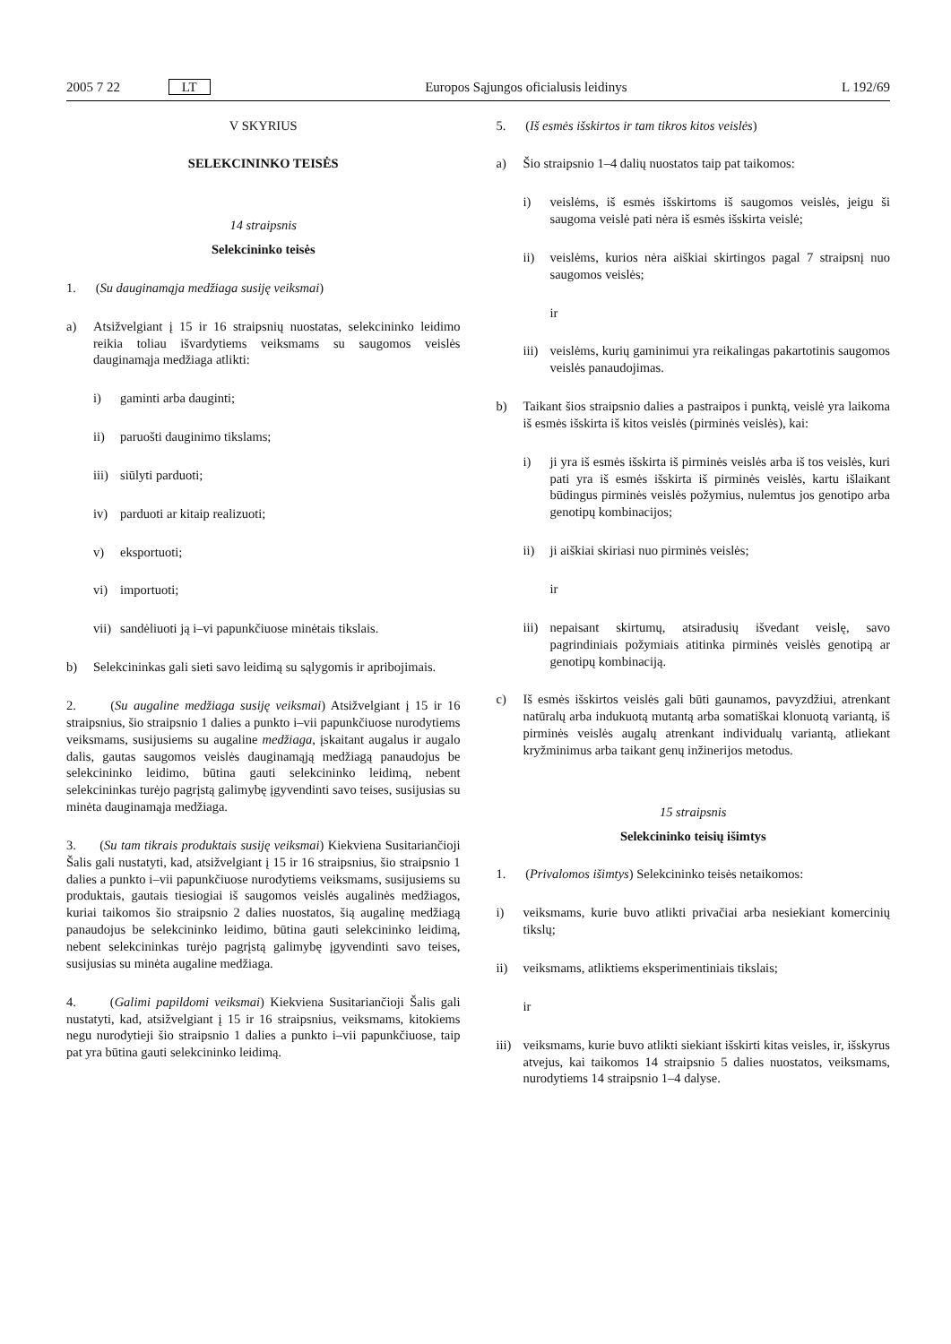2005 7 22 LT Europos Sąjungos oficialusis leidinys L 192/69
V SKYRIUS
SELEKCININKO TEISĖS
14 straipsnis
Selekcininko teisės
1. (Su dauginamąja medžiaga susiję veiksmai)
a) Atsižvelgiant į 15 ir 16 straipsnių nuostatas, selekcininko leidimo reikia toliau išvardytiems veiksmams su saugomos veislės dauginamąja medžiaga atlikti:
i) gaminti arba dauginti;
ii) paruošti dauginimo tikslams;
iii) siūlyti parduoti;
iv) parduoti ar kitaip realizuoti;
v) eksportuoti;
vi) importuoti;
vii) sandėliuoti ją i–vi papunkčiuose minėtais tikslais.
b) Selekcininkas gali sieti savo leidimą su sąlygomis ir apribojimais.
2. (Su augaline medžiaga susiję veiksmai) Atsižvelgiant į 15 ir 16 straipsnius, šio straipsnio 1 dalies a punkto i–vii papunkčiuose nurodytiems veiksmams, susijusiems su augaline medžiaga, įskaitant augalus ir augalo dalis, gautas saugomos veislės dauginamąją medžiagą panaudojus be selekcininko leidimo, būtina gauti selekcininko leidimą, nebent selekcininkas turėjo pagrįstą galimybę įgyvendinti savo teises, susijusias su minėta dauginamąja medžiaga.
3. (Su tam tikrais produktais susiję veiksmai) Kiekviena Susitariančioji Šalis gali nustatyti, kad, atsižvelgiant į 15 ir 16 straipsnius, šio straipsnio 1 dalies a punkto i–vii papunkčiuose nurodytiems veiksmams, susijusiems su produktais, gautais tiesiogiai iš saugomos veislės augalinės medžiagos, kuriai taikomos šio straipsnio 2 dalies nuostatos, šią augalinę medžiagą panaudojus be selekcininko leidimo, būtina gauti selekcininko leidimą, nebent selekcininkas turėjo pagrįstą galimybę įgyvendinti savo teises, susijusias su minėta augaline medžiaga.
4. (Galimi papildomi veiksmai) Kiekviena Susitariančioji Šalis gali nustatyti, kad, atsižvelgiant į 15 ir 16 straipsnius, veiksmams, kitokiems negu nurodytieji šio straipsnio 1 dalies a punkto i–vii papunkčiuose, taip pat yra būtina gauti selekcininko leidimą.
5. (Iš esmės išskirtos ir tam tikros kitos veislės)
a) Šio straipsnio 1–4 dalių nuostatos taip pat taikomos:
i) veislėms, iš esmės išskirtoms iš saugomos veislės, jeigu ši saugoma veislė pati nėra iš esmės išskirta veislė;
ii) veislėms, kurios nėra aiškiai skirtingos pagal 7 straipsnį nuo saugomos veislės;
ir
iii) veislėms, kurių gaminimui yra reikalingas pakartotinis saugomos veislės panaudojimas.
b) Taikant šios straipsnio dalies a pastraipos i punktą, veislė yra laikoma iš esmės išskirta iš kitos veislės (pirminės veislės), kai:
i) ji yra iš esmės išskirta iš pirminės veislės arba iš tos veislės, kuri pati yra iš esmės išskirta iš pirminės veislės, kartu išlaikant būdingus pirminės veislės požymius, nulemtus jos genotipo arba genotipų kombinacijos;
ii) ji aiškiai skiriasi nuo pirminės veislės;
ir
iii) nepaisant skirtumų, atsiradusių išvedant veislę, savo pagrindiniais požymiais atitinka pirminės veislės genotipą ar genotipų kombinaciją.
c) Iš esmės išskirtos veislės gali būti gaunamos, pavyzdžiui, atrenkant natūralų arba indukuotą mutantą arba somatiškai klonuotą variantą, iš pirminės veislės augalų atrenkant individualų variantą, atliekant kryžminimus arba taikant genų inžinerijos metodus.
15 straipsnis
Selekcininko teisių išimtys
1. (Privalomos išimtys) Selekcininko teisės netaikomos:
i) veiksmams, kurie buvo atlikti privačiai arba nesiekiant komercinių tikslų;
ii) veiksmams, atliktiems eksperimentiniais tikslais;
ir
iii) veiksmams, kurie buvo atlikti siekiant išskirti kitas veisles, ir, išskyrus atvejus, kai taikomos 14 straipsnio 5 dalies nuostatos, veiksmams, nurodytiems 14 straipsnio 1–4 dalyse.